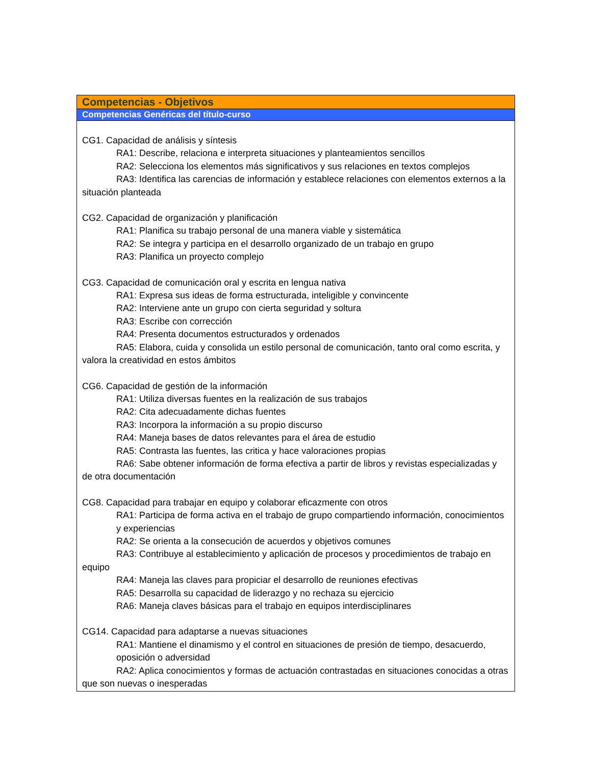Competencias - Objetivos
Competencias Genéricas del título-curso
CG1. Capacidad de análisis y síntesis
RA1: Describe, relaciona e interpreta situaciones y planteamientos sencillos
RA2: Selecciona los elementos más significativos y sus relaciones en textos complejos
RA3: Identifica las carencias de información y establece relaciones con elementos externos a la situación planteada
CG2. Capacidad de organización y planificación
RA1: Planifica su trabajo personal de una manera viable y sistemática
RA2: Se integra y participa en el desarrollo organizado de un trabajo en grupo
RA3: Planifica un proyecto complejo
CG3. Capacidad de comunicación oral y escrita en lengua nativa
RA1: Expresa sus ideas de forma estructurada, inteligible y convincente
RA2: Interviene ante un grupo con cierta seguridad y soltura
RA3: Escribe con corrección
RA4: Presenta documentos estructurados y ordenados
RA5: Elabora, cuida y consolida un estilo personal de comunicación, tanto oral como escrita, y valora la creatividad en estos ámbitos
CG6. Capacidad de gestión de la información
RA1: Utiliza diversas fuentes en la realización de sus trabajos
RA2: Cita adecuadamente dichas fuentes
RA3: Incorpora la información a su propio discurso
RA4: Maneja bases de datos relevantes para el área de estudio
RA5: Contrasta las fuentes, las critica y hace valoraciones propias
RA6: Sabe obtener información de forma efectiva a partir de libros y revistas especializadas y de otra documentación
CG8. Capacidad para trabajar en equipo y colaborar eficazmente con otros
RA1: Participa de forma activa en el trabajo de grupo compartiendo información, conocimientos y experiencias
RA2: Se orienta a la consecución de acuerdos y objetivos comunes
RA3: Contribuye al establecimiento y aplicación de procesos y procedimientos de trabajo en equipo
RA4: Maneja las claves para propiciar el desarrollo de reuniones efectivas
RA5: Desarrolla su capacidad de liderazgo y no rechaza su ejercicio
RA6: Maneja claves básicas para el trabajo en equipos interdisciplinares
CG14. Capacidad para adaptarse a nuevas situaciones
RA1: Mantiene el dinamismo y el control en situaciones de presión de tiempo, desacuerdo, oposición o adversidad
RA2: Aplica conocimientos y formas de actuación contrastadas en situaciones conocidas a otras que son nuevas o inesperadas